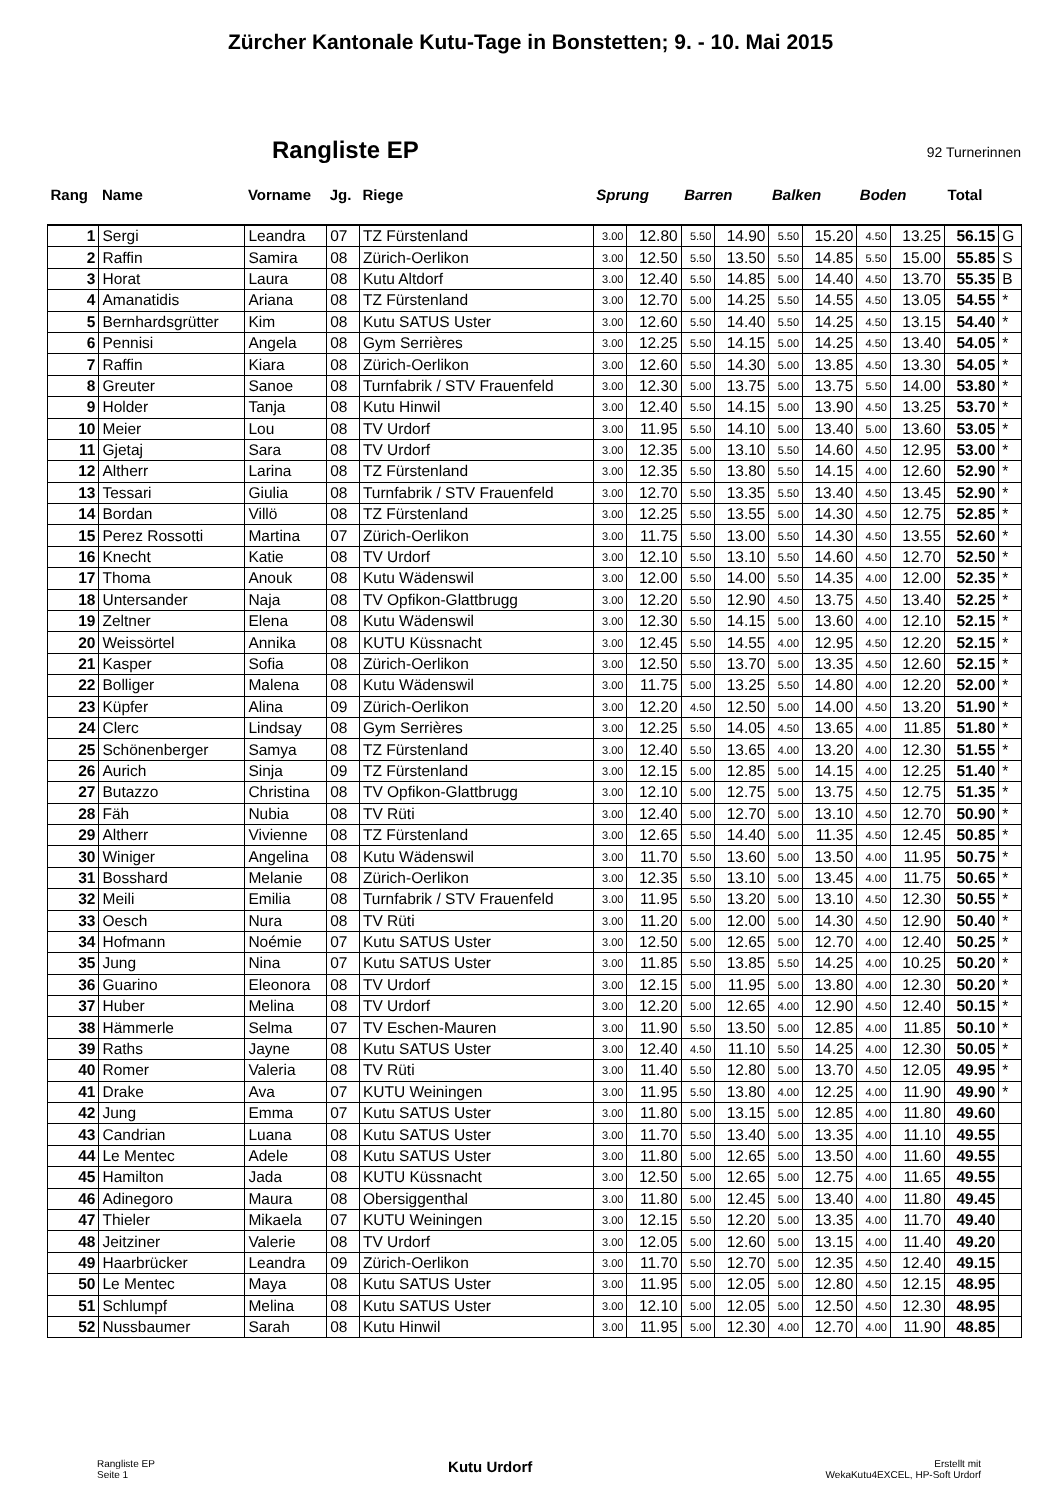Zürcher Kantonale Kutu-Tage in Bonstetten; 9. - 10. Mai 2015
Rangliste EP
92 Turnerinnen
| Rang | Name | Vorname | Jg. | Riege | Sprung | | Barren | | Balken | | Boden | | Total | |
| --- | --- | --- | --- | --- | --- | --- | --- | --- | --- | --- | --- | --- | --- | --- |
| 1 | Sergi | Leandra | 07 | TZ Fürstenland | 3.00 | 12.80 | 5.50 | 14.90 | 5.50 | 15.20 | 4.50 | 13.25 | 56.15 | G |
| 2 | Raffin | Samira | 08 | Zürich-Oerlikon | 3.00 | 12.50 | 5.50 | 13.50 | 5.50 | 14.85 | 5.50 | 15.00 | 55.85 | S |
| 3 | Horat | Laura | 08 | Kutu Altdorf | 3.00 | 12.40 | 5.50 | 14.85 | 5.00 | 14.40 | 4.50 | 13.70 | 55.35 | B |
| 4 | Amanatidis | Ariana | 08 | TZ Fürstenland | 3.00 | 12.70 | 5.00 | 14.25 | 5.50 | 14.55 | 4.50 | 13.05 | 54.55 | * |
| 5 | Bernhardsgrütter | Kim | 08 | Kutu SATUS Uster | 3.00 | 12.60 | 5.50 | 14.40 | 5.50 | 14.25 | 4.50 | 13.15 | 54.40 | * |
| 6 | Pennisi | Angela | 08 | Gym Serrières | 3.00 | 12.25 | 5.50 | 14.15 | 5.00 | 14.25 | 4.50 | 13.40 | 54.05 | * |
| 7 | Raffin | Kiara | 08 | Zürich-Oerlikon | 3.00 | 12.60 | 5.50 | 14.30 | 5.00 | 13.85 | 4.50 | 13.30 | 54.05 | * |
| 8 | Greuter | Sanoe | 08 | Turnfabrik / STV Frauenfeld | 3.00 | 12.30 | 5.00 | 13.75 | 5.00 | 13.75 | 5.50 | 14.00 | 53.80 | * |
| 9 | Holder | Tanja | 08 | Kutu Hinwil | 3.00 | 12.40 | 5.50 | 14.15 | 5.00 | 13.90 | 4.50 | 13.25 | 53.70 | * |
| 10 | Meier | Lou | 08 | TV Urdorf | 3.00 | 11.95 | 5.50 | 14.10 | 5.00 | 13.40 | 5.00 | 13.60 | 53.05 | * |
| 11 | Gjetaj | Sara | 08 | TV Urdorf | 3.00 | 12.35 | 5.00 | 13.10 | 5.50 | 14.60 | 4.50 | 12.95 | 53.00 | * |
| 12 | Altherr | Larina | 08 | TZ Fürstenland | 3.00 | 12.35 | 5.50 | 13.80 | 5.50 | 14.15 | 4.00 | 12.60 | 52.90 | * |
| 13 | Tessari | Giulia | 08 | Turnfabrik / STV Frauenfeld | 3.00 | 12.70 | 5.50 | 13.35 | 5.50 | 13.40 | 4.50 | 13.45 | 52.90 | * |
| 14 | Bordan | Villö | 08 | TZ Fürstenland | 3.00 | 12.25 | 5.50 | 13.55 | 5.00 | 14.30 | 4.50 | 12.75 | 52.85 | * |
| 15 | Perez Rossotti | Martina | 07 | Zürich-Oerlikon | 3.00 | 11.75 | 5.50 | 13.00 | 5.50 | 14.30 | 4.50 | 13.55 | 52.60 | * |
| 16 | Knecht | Katie | 08 | TV Urdorf | 3.00 | 12.10 | 5.50 | 13.10 | 5.50 | 14.60 | 4.50 | 12.70 | 52.50 | * |
| 17 | Thoma | Anouk | 08 | Kutu Wädenswil | 3.00 | 12.00 | 5.50 | 14.00 | 5.50 | 14.35 | 4.00 | 12.00 | 52.35 | * |
| 18 | Untersander | Naja | 08 | TV Opfikon-Glattbrugg | 3.00 | 12.20 | 5.50 | 12.90 | 4.50 | 13.75 | 4.50 | 13.40 | 52.25 | * |
| 19 | Zeltner | Elena | 08 | Kutu Wädenswil | 3.00 | 12.30 | 5.50 | 14.15 | 5.00 | 13.60 | 4.00 | 12.10 | 52.15 | * |
| 20 | Weissörtel | Annika | 08 | KUTU Küssnacht | 3.00 | 12.45 | 5.50 | 14.55 | 4.00 | 12.95 | 4.50 | 12.20 | 52.15 | * |
| 21 | Kasper | Sofia | 08 | Zürich-Oerlikon | 3.00 | 12.50 | 5.50 | 13.70 | 5.00 | 13.35 | 4.50 | 12.60 | 52.15 | * |
| 22 | Bolliger | Malena | 08 | Kutu Wädenswil | 3.00 | 11.75 | 5.00 | 13.25 | 5.50 | 14.80 | 4.00 | 12.20 | 52.00 | * |
| 23 | Küpfer | Alina | 09 | Zürich-Oerlikon | 3.00 | 12.20 | 4.50 | 12.50 | 5.00 | 14.00 | 4.50 | 13.20 | 51.90 | * |
| 24 | Clerc | Lindsay | 08 | Gym Serrières | 3.00 | 12.25 | 5.50 | 14.05 | 4.50 | 13.65 | 4.00 | 11.85 | 51.80 | * |
| 25 | Schönenberger | Samya | 08 | TZ Fürstenland | 3.00 | 12.40 | 5.50 | 13.65 | 4.00 | 13.20 | 4.00 | 12.30 | 51.55 | * |
| 26 | Aurich | Sinja | 09 | TZ Fürstenland | 3.00 | 12.15 | 5.00 | 12.85 | 5.00 | 14.15 | 4.00 | 12.25 | 51.40 | * |
| 27 | Butazzo | Christina | 08 | TV Opfikon-Glattbrugg | 3.00 | 12.10 | 5.00 | 12.75 | 5.00 | 13.75 | 4.50 | 12.75 | 51.35 | * |
| 28 | Fäh | Nubia | 08 | TV Rüti | 3.00 | 12.40 | 5.00 | 12.70 | 5.00 | 13.10 | 4.50 | 12.70 | 50.90 | * |
| 29 | Altherr | Vivienne | 08 | TZ Fürstenland | 3.00 | 12.65 | 5.50 | 14.40 | 5.00 | 11.35 | 4.50 | 12.45 | 50.85 | * |
| 30 | Winiger | Angelina | 08 | Kutu Wädenswil | 3.00 | 11.70 | 5.50 | 13.60 | 5.00 | 13.50 | 4.00 | 11.95 | 50.75 | * |
| 31 | Bosshard | Melanie | 08 | Zürich-Oerlikon | 3.00 | 12.35 | 5.50 | 13.10 | 5.00 | 13.45 | 4.00 | 11.75 | 50.65 | * |
| 32 | Meili | Emilia | 08 | Turnfabrik / STV Frauenfeld | 3.00 | 11.95 | 5.50 | 13.20 | 5.00 | 13.10 | 4.50 | 12.30 | 50.55 | * |
| 33 | Oesch | Nura | 08 | TV Rüti | 3.00 | 11.20 | 5.00 | 12.00 | 5.00 | 14.30 | 4.50 | 12.90 | 50.40 | * |
| 34 | Hofmann | Noémie | 07 | Kutu SATUS Uster | 3.00 | 12.50 | 5.00 | 12.65 | 5.00 | 12.70 | 4.00 | 12.40 | 50.25 | * |
| 35 | Jung | Nina | 07 | Kutu SATUS Uster | 3.00 | 11.85 | 5.50 | 13.85 | 5.50 | 14.25 | 4.00 | 10.25 | 50.20 | * |
| 36 | Guarino | Eleonora | 08 | TV Urdorf | 3.00 | 12.15 | 5.00 | 11.95 | 5.00 | 13.80 | 4.00 | 12.30 | 50.20 | * |
| 37 | Huber | Melina | 08 | TV Urdorf | 3.00 | 12.20 | 5.00 | 12.65 | 4.00 | 12.90 | 4.50 | 12.40 | 50.15 | * |
| 38 | Hämmerle | Selma | 07 | TV Eschen-Mauren | 3.00 | 11.90 | 5.50 | 13.50 | 5.00 | 12.85 | 4.00 | 11.85 | 50.10 | * |
| 39 | Raths | Jayne | 08 | Kutu SATUS Uster | 3.00 | 12.40 | 4.50 | 11.10 | 5.50 | 14.25 | 4.00 | 12.30 | 50.05 | * |
| 40 | Romer | Valeria | 08 | TV Rüti | 3.00 | 11.40 | 5.50 | 12.80 | 5.00 | 13.70 | 4.50 | 12.05 | 49.95 | * |
| 41 | Drake | Ava | 07 | KUTU Weiningen | 3.00 | 11.95 | 5.50 | 13.80 | 4.00 | 12.25 | 4.00 | 11.90 | 49.90 | * |
| 42 | Jung | Emma | 07 | Kutu SATUS Uster | 3.00 | 11.80 | 5.00 | 13.15 | 5.00 | 12.85 | 4.00 | 11.80 | 49.60 | |
| 43 | Candrian | Luana | 08 | Kutu SATUS Uster | 3.00 | 11.70 | 5.50 | 13.40 | 5.00 | 13.35 | 4.00 | 11.10 | 49.55 | |
| 44 | Le Mentec | Adele | 08 | Kutu SATUS Uster | 3.00 | 11.80 | 5.00 | 12.65 | 5.00 | 13.50 | 4.00 | 11.60 | 49.55 | |
| 45 | Hamilton | Jada | 08 | KUTU Küssnacht | 3.00 | 12.50 | 5.00 | 12.65 | 5.00 | 12.75 | 4.00 | 11.65 | 49.55 | |
| 46 | Adinegoro | Maura | 08 | Obersiggenthal | 3.00 | 11.80 | 5.00 | 12.45 | 5.00 | 13.40 | 4.00 | 11.80 | 49.45 | |
| 47 | Thieler | Mikaela | 07 | KUTU Weiningen | 3.00 | 12.15 | 5.50 | 12.20 | 5.00 | 13.35 | 4.00 | 11.70 | 49.40 | |
| 48 | Jeitziner | Valerie | 08 | TV Urdorf | 3.00 | 12.05 | 5.00 | 12.60 | 5.00 | 13.15 | 4.00 | 11.40 | 49.20 | |
| 49 | Haarbrücker | Leandra | 09 | Zürich-Oerlikon | 3.00 | 11.70 | 5.50 | 12.70 | 5.00 | 12.35 | 4.50 | 12.40 | 49.15 | |
| 50 | Le Mentec | Maya | 08 | Kutu SATUS Uster | 3.00 | 11.95 | 5.00 | 12.05 | 5.00 | 12.80 | 4.50 | 12.15 | 48.95 | |
| 51 | Schlumpf | Melina | 08 | Kutu SATUS Uster | 3.00 | 12.10 | 5.00 | 12.05 | 5.00 | 12.50 | 4.50 | 12.30 | 48.95 | |
| 52 | Nussbaumer | Sarah | 08 | Kutu Hinwil | 3.00 | 11.95 | 5.00 | 12.30 | 4.00 | 12.70 | 4.00 | 11.90 | 48.85 | |
Rangliste EP
Seite 1
Kutu Urdorf
Erstellt mit
WekaKutu4EXCEL, HP-Soft Urdorf